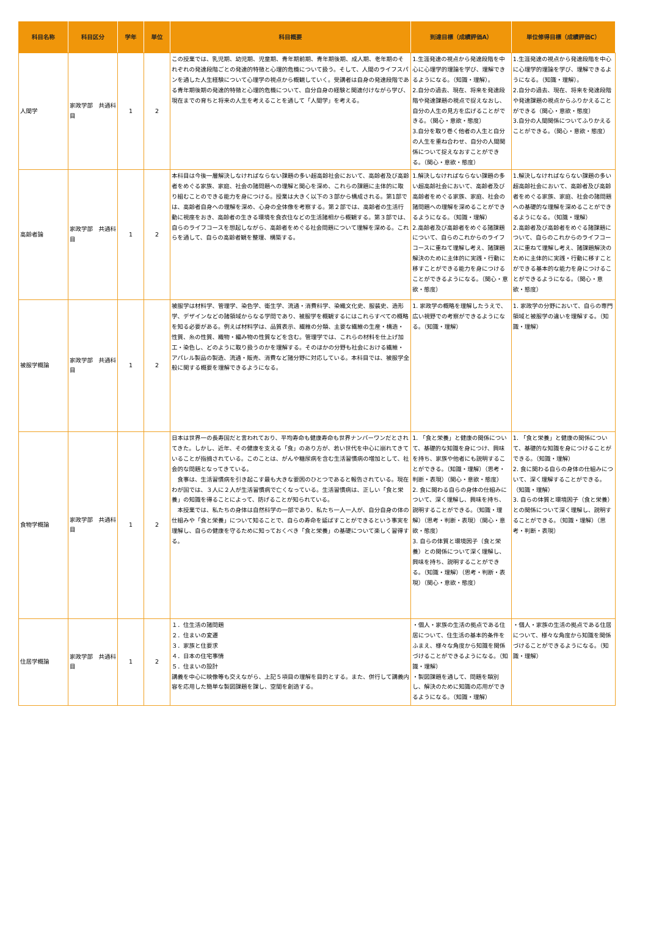| 科目名称 | 科目区分 | 学年 | 単位 | 科目概要 | 到達目標（成績評価A） | 単位修得目標（成績評価C） |
| --- | --- | --- | --- | --- | --- | --- |
| 人間学 | 家政学部 共通科目 | 1 | 2 | この授業では、乳児期、幼児期、児童期、青年期前期、青年期後期、成人期、老年期のそれぞれの発達段階ごとの発達的特徴と心理的危機について扱う。そして、人間のライフスパンを通した人生経験について心理学の視点から概観していく。受講者は自身の発達段階である青年期後期の発達的特徴と心理的危機について、自分自身の経験と関連付けながら学び、現在までの育ちと将来の人生を考えることを通して「人間学」を考える。 | 1.生涯発達の視点から発達段階を中心に心理学的理論を学び、理解できるようになる。（知識・理解）。 2.自分の過去、現在、将来を発達段階や発達課題の視点で捉えなおし、自分の人生の見方を広げることができる。（関心・意欲・態度） 3.自分を取り巻く他者の人生と自分の人生を重ね合わせ、自分の人間関係について捉えなおすことができる。（関心・意欲・態度） | 1.生涯発達の視点から発達段階を中心に心理学的理論を学び、理解できるようになる。（知識・理解）。 2.自分の過去、現在、将来を発達段階や発達課題の視点からふりかえることができる（関心・意欲・態度） 3.自分の人間関係についてふりかえることができる。（関心・意欲・態度） |
| 高齢者論 | 家政学部 共通科目 | 1 | 2 | 本科目は今後一層解決しなければならない課題の多い超高齢社会において、高齢者及び高齢者をめぐる家族、家庭、社会の諸問題への理解と関心を深め、これらの課題に主体的に取り組むことのできる能力を身につける。授業は大きく以下の３部から構成される。第1部では、高齢者自身への理解を深め、心身の全体像を考察する。第２部では、高齢者の生活行動に視座をおき、高齢者の生きる環境を食衣住などの生活諸相から概観する。第３部では、自らのライフコースを想起しながら、高齢者をめぐる社会問題について理解を深める。これらを通して、自らの高齢者観を整理、構築する。 | 1.解決しなければならない課題の多い超高齢社会において、高齢者及び高齢者をめぐる家族、家庭、社会の諸問題への理解を深めることができるようになる。（知識・理解） 2.高齢者及び高齢者をめぐる諸課題について、自らのこれからのライフコースに重ねて理解し考え、諸課題解決のために主体的に実践・行動に移すことができる能力を身につけることができるようになる。（関心・意欲・態度） | 1.解決しなければならない課題の多い超高齢社会において、高齢者及び高齢者をめぐる家族、家庭、社会の諸問題への基礎的な理解を深めることができるようになる。（知識・理解） 2.高齢者及び高齢者をめぐる諸課題について、自らのこれからのライフコースに重ねて理解し考え、諸課題解決のために主体的に実践・行動に移すことができる基本的な能力を身につけることができるようになる。（関心・意欲・態度） |
| 被服学概論 | 家政学部 共通科目 | 1 | 2 | 被服学は材料学、管理学、染色学、衛生学、流通・消費科学、染織文化史、服装史、造形学、デザインなどの諸領域からなる学問であり、被服学を概観するにはこれらすべての概略を知る必要がある。例えば材料学は、品質表示、繊維の分類、主要な繊維の生産・構造・性質、糸の性質、織物・編み物の性質などを含む。管理学では、これらの材料を仕上げ加工・染色し、どのように取り扱うのかを理解する。そのほかの分野も社会における繊維・アパレル製品の製造、流通・販売、消費など諸分野に対応している。本科目では、被服学全般に関する概要を理解できるようになる。 | 1. 家政学の概略を理解したうえで、広い視野での考察ができるようになる。（知識・理解） | 1. 家政学の分野において、自らの専門領域と被服学の違いを理解する。（知識・理解） |
| 食物学概論 | 家政学部 共通科目 | 1 | 2 | 日本は世界一の長寿国だと言われており、平均寿命も健康寿命も世界ナンバーワンだとされてきた。しかし、近年、その健康を支える「食」のあり方が、若い世代を中心に崩れてきていることが指摘されている。このことは、がんや糖尿病を含む生活習慣病の増加として、社会的な問題となってきている。 食事は、生活習慣病を引き起こす最も大きな要因のひとつであると報告されている。現在わが国では、３人に２人が生活習慣病で亡くなっている。生活習慣病は、正しい「食と栄養」の知識を得ることによって、防げることが知られている。 本授業では、私たちの身体は自然科学の一部であり、私たち一人一人が、自分自身の体の仕組みや「食と栄養」について知ることで、自らの寿命を延ばすことができるという事実を理解し、自らの健康を守るために知っておくべき「食と栄養」の基礎について楽しく習得する。 | 1. 「食と栄養」と健康の関係について、基礎的な知識を身につけ、興味を持ち、家族や他者にも説明することができる。（知識・理解）（思考・判断・表現）（関心・意欲・態度） 2. 食に関わる自らの身体の仕組みについて、深く理解し、興味を持ち、説明することができる。（知識・理解）（思考・判断・表現）（関心・意欲・態度） 3. 自らの体質と環境因子（食と栄養）との関係について深く理解し、興味を持ち、説明することができる。（知識・理解）（思考・判断・表現）（関心・意欲・態度） | 1. 「食と栄養」と健康の関係について、基礎的な知識を身につけることができる。（知識・理解） 2. 食に関わる自らの身体の仕組みについて、深く理解することができる。（知識・理解） 3. 自らの体質と環境因子（食と栄養）との関係について深く理解し、説明することができる。（知識・理解）（思考・判断・表現） |
| 住居学概論 | 家政学部 共通科目 | 1 | 2 | １．住生活の諸問題 ２．住まいの変遷 ３．家族と住要求 ４．日本の住宅事情 ５．住まいの設計 講義を中心に映像等も交えながら、上記５項目の理解を目的とする。また、併行して講義内容を応用した簡単な製図課題を課し、空間を創造する。 | ・個人・家族の生活の拠点である住居について、住生活の基本的条件をふまえ、様々な角度から知識を関係づけることができるようになる。（知識・理解） ・製図課題を通して、問題を類別し、解決のために知識の応用ができるようになる。（知識・理解） | ・個人・家族の生活の拠点である住居について、様々な角度から知識を関係づけることができるようになる。（知識・理解） |